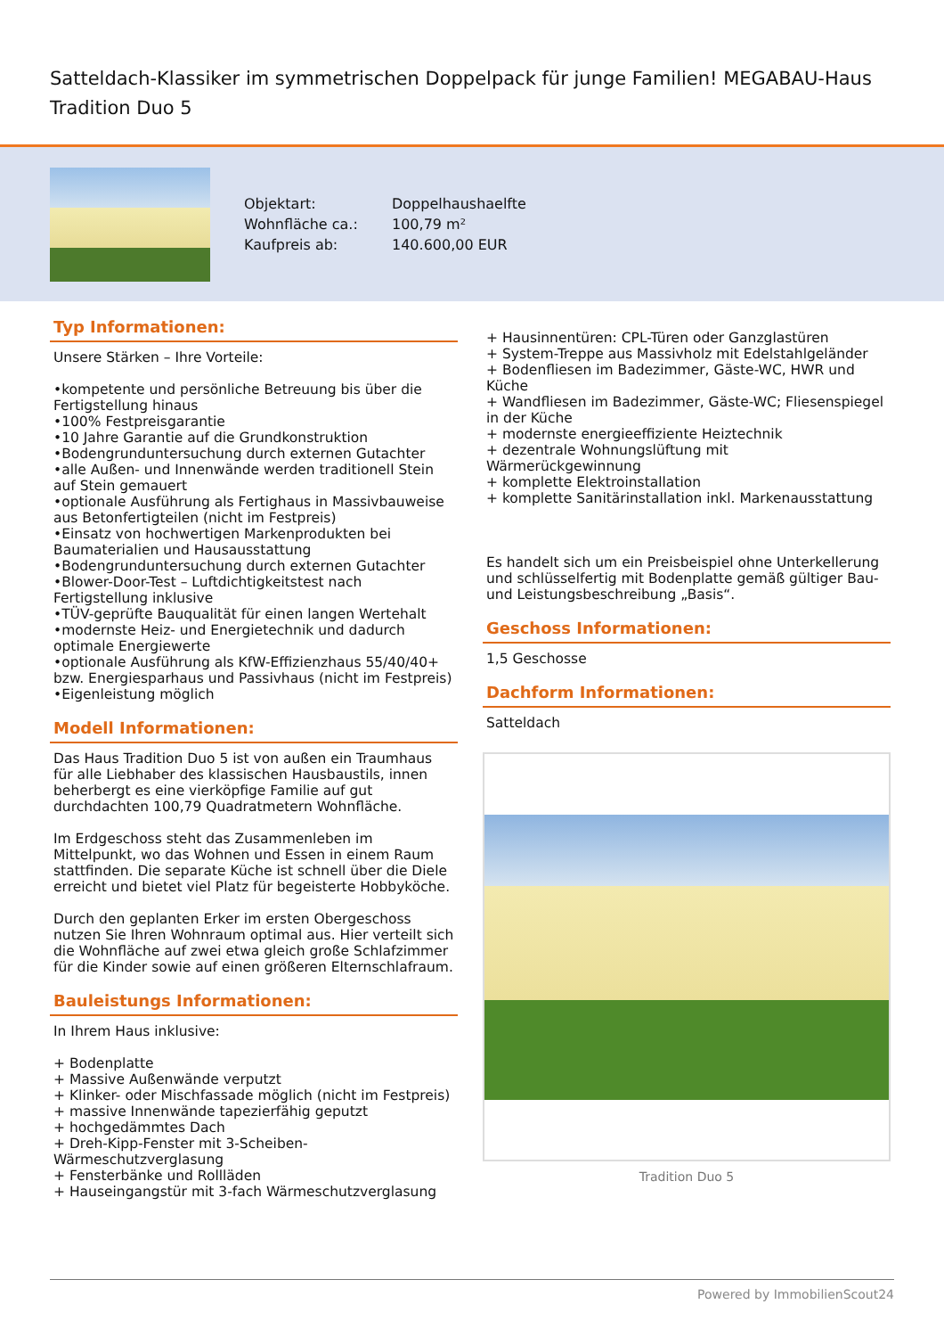Satteldach-Klassiker im symmetrischen Doppelpack für junge Familien! MEGABAU-Haus Tradition Duo 5
| Objektart: | Doppelhaushaelfte |
| Wohnfläche ca.: | 100,79 m² |
| Kaufpreis ab: | 140.600,00 EUR |
Typ Informationen:
Unsere Stärken – Ihre Vorteile:
•kompetente und persönliche Betreuung bis über die Fertigstellung hinaus
•100% Festpreisgarantie
•10 Jahre Garantie auf die Grundkonstruktion
•Bodengrunduntersuchung durch externen Gutachter
•alle Außen- und Innenwände werden traditionell Stein auf Stein gemauert
•optionale Ausführung als Fertighaus in Massivbauweise aus Betonfertigteilen (nicht im Festpreis)
•Einsatz von hochwertigen Markenprodukten bei Baumaterialien und Hausausstattung
•Bodengrunduntersuchung durch externen Gutachter
•Blower-Door-Test – Luftdichtigkeitstest nach Fertigstellung inklusive
•TÜV-geprüfte Bauqualität für einen langen Wertehalt
•modernste Heiz- und Energietechnik und dadurch optimale Energiewerte
•optionale Ausführung als KfW-Effizienzhaus 55/40/40+ bzw. Energiesparhaus und Passivhaus (nicht im Festpreis)
•Eigenleistung möglich
Modell Informationen:
Das Haus Tradition Duo 5 ist von außen ein Traumhaus für alle Liebhaber des klassischen Hausbaustils, innen beherbergt es eine vierköpfige Familie auf gut durchdachten 100,79 Quadratmetern Wohnfläche.
Im Erdgeschoss steht das Zusammenleben im Mittelpunkt, wo das Wohnen und Essen in einem Raum stattfinden. Die separate Küche ist schnell über die Diele erreicht und bietet viel Platz für begeisterte Hobbyköche.
Durch den geplanten Erker im ersten Obergeschoss nutzen Sie Ihren Wohnraum optimal aus. Hier verteilt sich die Wohnfläche auf zwei etwa gleich große Schlafzimmer für die Kinder sowie auf einen größeren Elternschlafraum.
Bauleistungs Informationen:
In Ihrem Haus inklusive:
+ Bodenplatte
+ Massive Außenwände verputzt
+ Klinker- oder Mischfassade möglich (nicht im Festpreis)
+ massive Innenwände tapezierfähig geputzt
+ hochgedämmtes Dach
+ Dreh-Kipp-Fenster mit 3-Scheiben-Wärmeschutzverglasung
+ Fensterbänke und Rollläden
+ Hauseingangstür mit 3-fach Wärmeschutzverglasung
+ Hausinnentüren: CPL-Türen oder Ganzglastüren
+ System-Treppe aus Massivholz mit Edelstahlgeländer
+ Bodenfliesen im Badezimmer, Gäste-WC, HWR und Küche
+ Wandfliesen im Badezimmer, Gäste-WC; Fliesenspiegel in der Küche
+ modernste energieeffiziente Heiztechnik
+ dezentrale Wohnungslüftung mit Wärmerückgewinnung
+ komplette Elektroinstallation
+ komplette Sanitärinstallation inkl. Markenausstattung
Es handelt sich um ein Preisbeispiel ohne Unterkellerung und schlüsselfertig mit Bodenplatte gemäß gültiger Bau- und Leistungsbeschreibung „Basis“.
Geschoss Informationen:
1,5 Geschosse
Dachform Informationen:
Satteldach
Tradition Duo 5
Powered by ImmobilienScout24